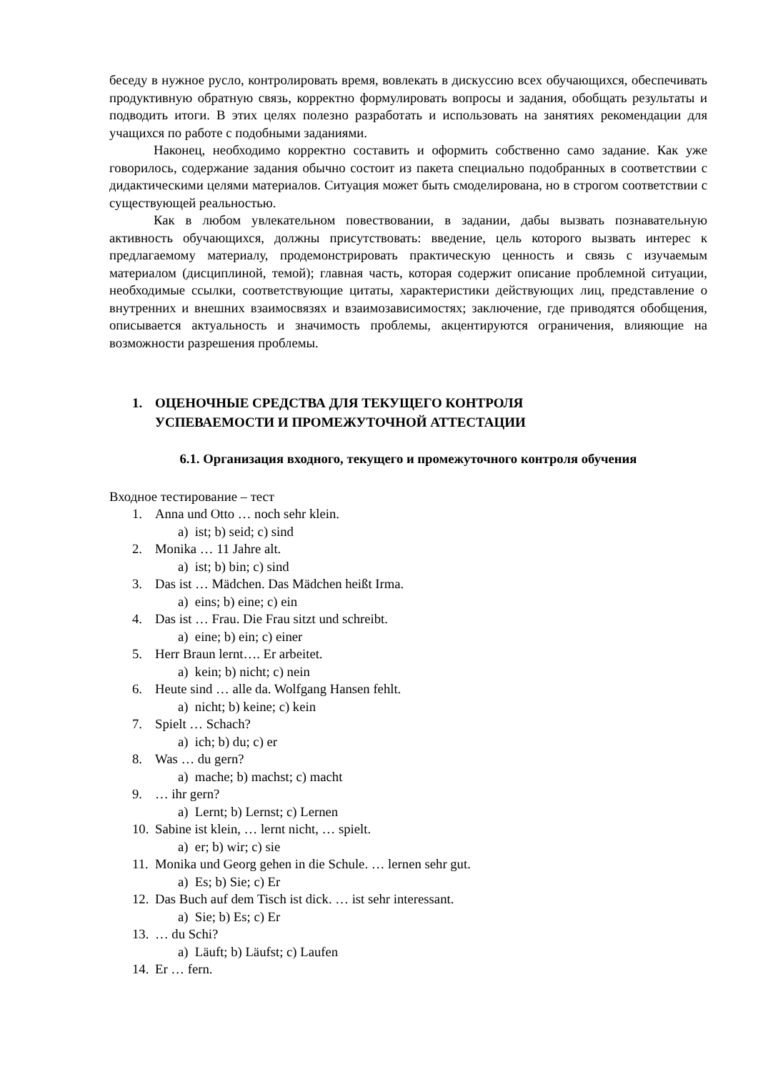беседу в нужное русло, контролировать время, вовлекать в дискуссию всех обучающихся, обеспечивать продуктивную обратную связь, корректно формулировать вопросы и задания, обобщать результаты и подводить итоги. В этих целях полезно разработать и использовать на занятиях рекомендации для учащихся по работе с подобными заданиями.
Наконец, необходимо корректно составить и оформить собственно само задание. Как уже говорилось, содержание задания обычно состоит из пакета специально подобранных в соответствии с дидактическими целями материалов. Ситуация может быть смоделирована, но в строгом соответствии с существующей реальностью.
Как в любом увлекательном повествовании, в задании, дабы вызвать познавательную активность обучающихся, должны присутствовать: введение, цель которого вызвать интерес к предлагаемому материалу, продемонстрировать практическую ценность и связь с изучаемым материалом (дисциплиной, темой); главная часть, которая содержит описание проблемной ситуации, необходимые ссылки, соответствующие цитаты, характеристики действующих лиц, представление о внутренних и внешних взаимосвязях и взаимозависимостях; заключение, где приводятся обобщения, описывается актуальность и значимость проблемы, акцентируются ограничения, влияющие на возможности разрешения проблемы.
1. ОЦЕНОЧНЫЕ СРЕДСТВА ДЛЯ ТЕКУЩЕГО КОНТРОЛЯ
УСПЕВАЕМОСТИ И ПРОМЕЖУТОЧНОЙ АТТЕСТАЦИИ
6.1. Организация входного, текущего и промежуточного контроля обучения
Входное тестирование – тест
1. Anna und Otto … noch sehr klein.
a) ist; b) seid; c) sind
2. Monika … 11 Jahre alt.
a) ist; b) bin; c) sind
3. Das ist … Mädchen. Das Mädchen heißt Irma.
a) eins; b) eine; c) ein
4. Das ist … Frau. Die Frau sitzt und schreibt.
a) eine; b) ein; c) einer
5. Herr Braun lernt…. Er arbeitet.
a) kein; b) nicht; c) nein
6. Heute sind … alle da. Wolfgang Hansen fehlt.
a) nicht; b) keine; c) kein
7. Spielt … Schach?
a) ich; b) du; c) er
8. Was … du gern?
a) mache; b) machst; c) macht
9. … ihr gern?
a) Lernt; b) Lernst; c) Lernen
10. Sabine ist klein, … lernt nicht, … spielt.
a) er; b) wir; c) sie
11. Monika und Georg gehen in die Schule. … lernen sehr gut.
a) Es; b) Sie; c) Er
12. Das Buch auf dem Tisch ist dick. … ist sehr interessant.
a) Sie; b) Es; c) Er
13. … du Schi?
a) Läuft; b) Läufst; c) Laufen
14. Er … fern.